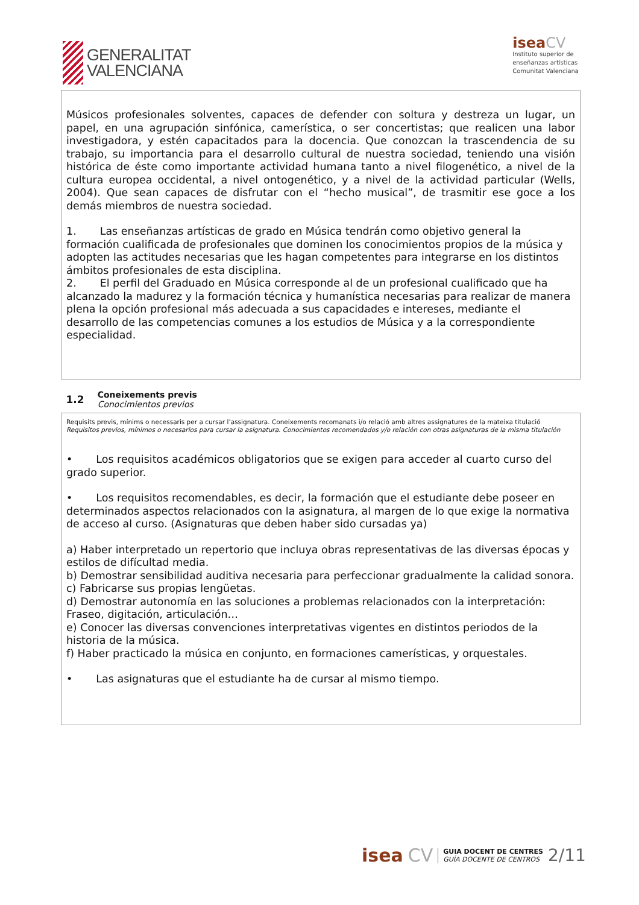GENERALITAT
VALENCIANA
isea CV
Instituto superior de
enseñanzas artísticas
Comunitat Valenciana
| Músicos profesionales solventes, capaces de defender con soltura y destreza un lugar, un papel, en una agrupación sinfónica, camerística, o ser concertistas; que realicen una labor investigadora, y estén capacitados para la docencia. Que conozcan la trascendencia de su trabajo, su importancia para el desarrollo cultural de nuestra sociedad, teniendo una visión histórica de éste como importante actividad humana tanto a nivel filogenético, a nivel de la cultura europea occidental, a nivel ontogenético, y a nivel de la actividad particular (Wells, 2004). Que sean capaces de disfrutar con el “hecho musical”, de trasmitir ese goce a los demás miembros de nuestra sociedad. 1. Las enseñanzas artísticas de grado en Música tendrán como objetivo general la formación cualificada de profesionales que dominen los conocimientos propios de la música y adopten las actitudes necesarias que les hagan competentes para integrarse en los distintos ámbitos profesionales de esta disciplina. 2. El perfil del Graduado en Música corresponde al de un profesional cualificado que ha alcanzado la madurez y la formación técnica y humanística necesarias para realizar de manera plena la opción profesional más adecuada a sus capacidades e intereses, mediante el desarrollo de las competencias comunes a los estudios de Música y a la correspondiente especialidad. |
| 1.2 Coneixements previs Conocimientos previos |
| Requisits previs, mínims o necessaris per a cursar l’assignatura. Coneixements recomanats i/o relació amb altres assignatures de la mateixa titulació Requisitos previos, mínimos o necesarios para cursar la asignatura. Conocimientos recomendados y/o relación con otras asignaturas de la misma titulación • Los requisitos académicos obligatorios que se exigen para acceder al cuarto curso del grado superior. • Los requisitos recomendables, es decir, la formación que el estudiante debe poseer en determinados aspectos relacionados con la asignatura, al margen de lo que exige la normativa de acceso al curso. (Asignaturas que deben haber sido cursadas ya) a) Haber interpretado un repertorio que incluya obras representativas de las diversas épocas y estilos de difícultad media. b) Demostrar sensibilidad auditiva necesaria para perfeccionar gradualmente la calidad sonora. c) Fabricarse sus propias lengüetas. d) Demostrar autonomía en las soluciones a problemas relacionados con la interpretación: Fraseo, digitación, articulación… e) Conocer las diversas convenciones interpretativas vigentes en distintos periodos de la historia de la música. f) Haber practicado la música en conjunto, en formaciones camerísticas, y orquestales. • Las asignaturas que el estudiante ha de cursar al mismo tiempo. |
isea CV
GUIA DOCENT DE CENTRES
GUÍA DOCENTE DE CENTROS
2/11